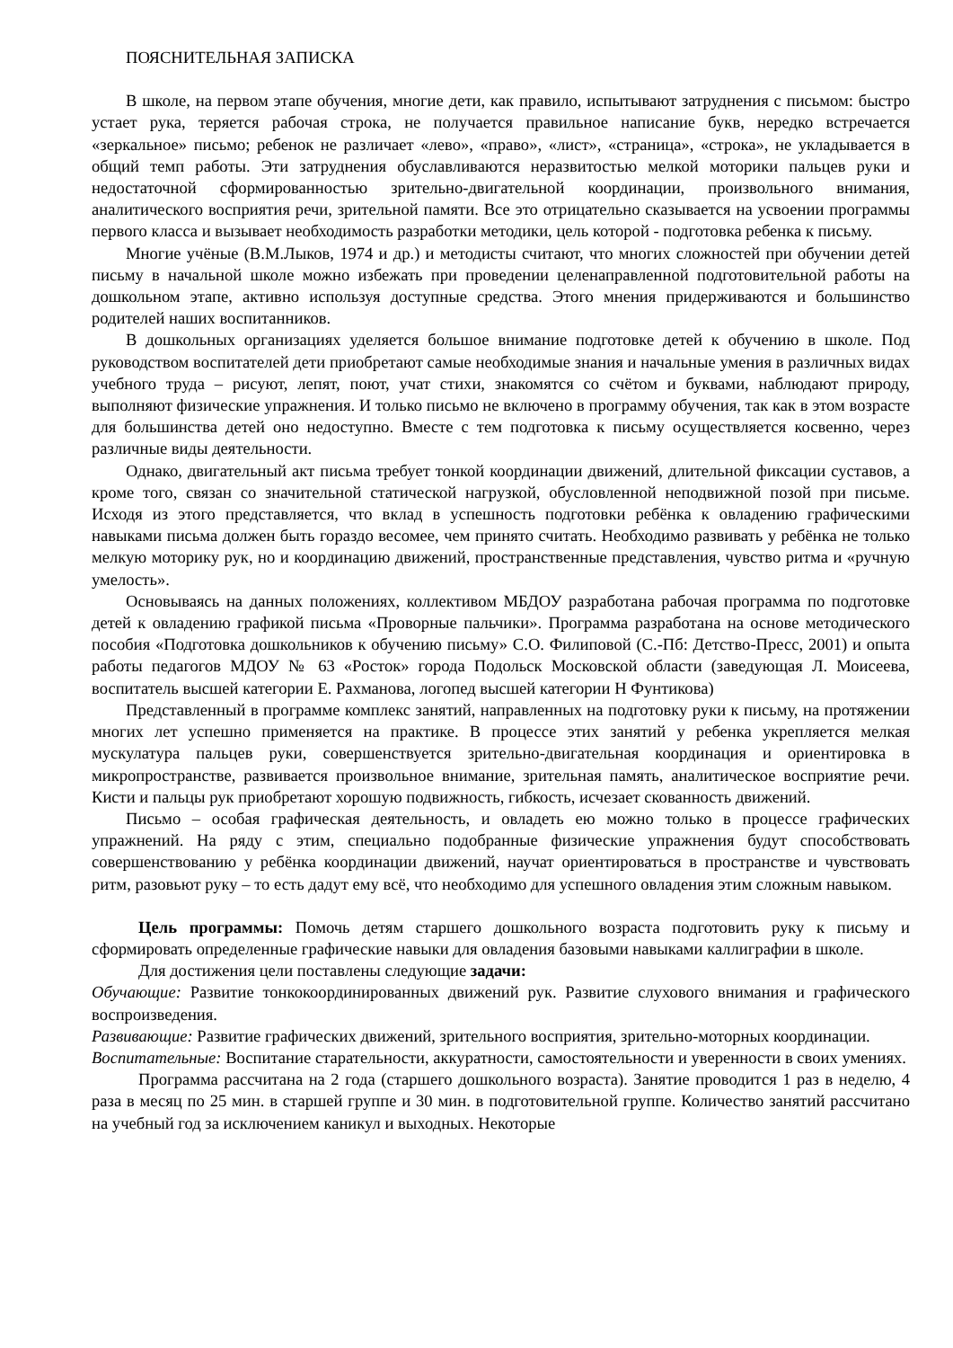ПОЯСНИТЕЛЬНАЯ ЗАПИСКА
В школе, на первом этапе обучения, многие дети, как правило, испытывают затруднения с письмом: быстро устает рука, теряется рабочая строка, не получается правильное написание букв, нередко встречается «зеркальное» письмо; ребенок не различает «лево», «право», «лист», «страница», «строка», не укладывается в общий темп работы. Эти затруднения обуславливаются неразвитостью мелкой моторики пальцев руки и недостаточной сформированностью зрительно-двигательной координации, произвольного внимания, аналитического восприятия речи, зрительной памяти. Все это отрицательно сказывается на усвоении программы первого класса и вызывает необходимость разработки методики, цель которой - подготовка ребенка к письму.
Многие учёные (В.М.Лыков, 1974 и др.) и методисты считают, что многих сложностей при обучении детей письму в начальной школе можно избежать при проведении целенаправленной подготовительной работы на дошкольном этапе, активно используя доступные средства. Этого мнения придерживаются и большинство родителей наших воспитанников.
В дошкольных организациях уделяется большое внимание подготовке детей к обучению в школе. Под руководством воспитателей дети приобретают самые необходимые знания и начальные умения в различных видах учебного труда – рисуют, лепят, поют, учат стихи, знакомятся со счётом и буквами, наблюдают природу, выполняют физические упражнения. И только письмо не включено в программу обучения, так как в этом возрасте для большинства детей оно недоступно. Вместе с тем подготовка к письму осуществляется косвенно, через различные виды деятельности.
Однако, двигательный акт письма требует тонкой координации движений, длительной фиксации суставов, а кроме того, связан со значительной статической нагрузкой, обусловленной неподвижной позой при письме. Исходя из этого представляется, что вклад в успешность подготовки ребёнка к овладению графическими навыками письма должен быть гораздо весомее, чем принято считать. Необходимо развивать у ребёнка не только мелкую моторику рук, но и координацию движений, пространственные представления, чувство ритма и «ручную умелость».
Основываясь на данных положениях, коллективом МБДОУ разработана рабочая программа по подготовке детей к овладению графикой письма «Проворные пальчики». Программа разработана на основе методического пособия «Подготовка дошкольников к обучению письму» С.О. Филиповой (С.-Пб: Детство-Пресс, 2001) и опыта работы педагогов МДОУ № 63 «Росток» города Подольск Московской области (заведующая Л. Моисеева, воспитатель высшей категории Е. Рахманова, логопед высшей категории Н Фунтикова)
Представленный в программе комплекс занятий, направленных на подготовку руки к письму, на протяжении многих лет успешно применяется на практике. В процессе этих занятий у ребенка укрепляется мелкая мускулатура пальцев руки, совершенствуется зрительно-двигательная координация и ориентировка в микропространстве, развивается произвольное внимание, зрительная память, аналитическое восприятие речи. Кисти и пальцы рук приобретают хорошую подвижность, гибкость, исчезает скованность движений.
Письмо – особая графическая деятельность, и овладеть ею можно только в процессе графических упражнений. На ряду с этим, специально подобранные физические упражнения будут способствовать совершенствованию у ребёнка координации движений, научат ориентироваться в пространстве и чувствовать ритм, разовьют руку – то есть дадут ему всё, что необходимо для успешного овладения этим сложным навыком.
Цель программы: Помочь детям старшего дошкольного возраста подготовить руку к письму и сформировать определенные графические навыки для овладения базовыми навыками каллиграфии в школе.
Для достижения цели поставлены следующие задачи:
Обучающие: Развитие тонкокоординированных движений рук. Развитие слухового внимания и графического воспроизведения.
Развивающие: Развитие графических движений, зрительного восприятия, зрительно-моторных координации.
Воспитательные: Воспитание старательности, аккуратности, самостоятельности и уверенности в своих умениях.
Программа рассчитана на 2 года (старшего дошкольного возраста). Занятие проводится 1 раз в неделю, 4 раза в месяц по 25 мин. в старшей группе и 30 мин. в подготовительной группе. Количество занятий рассчитано на учебный год за исключением каникул и выходных. Некоторые